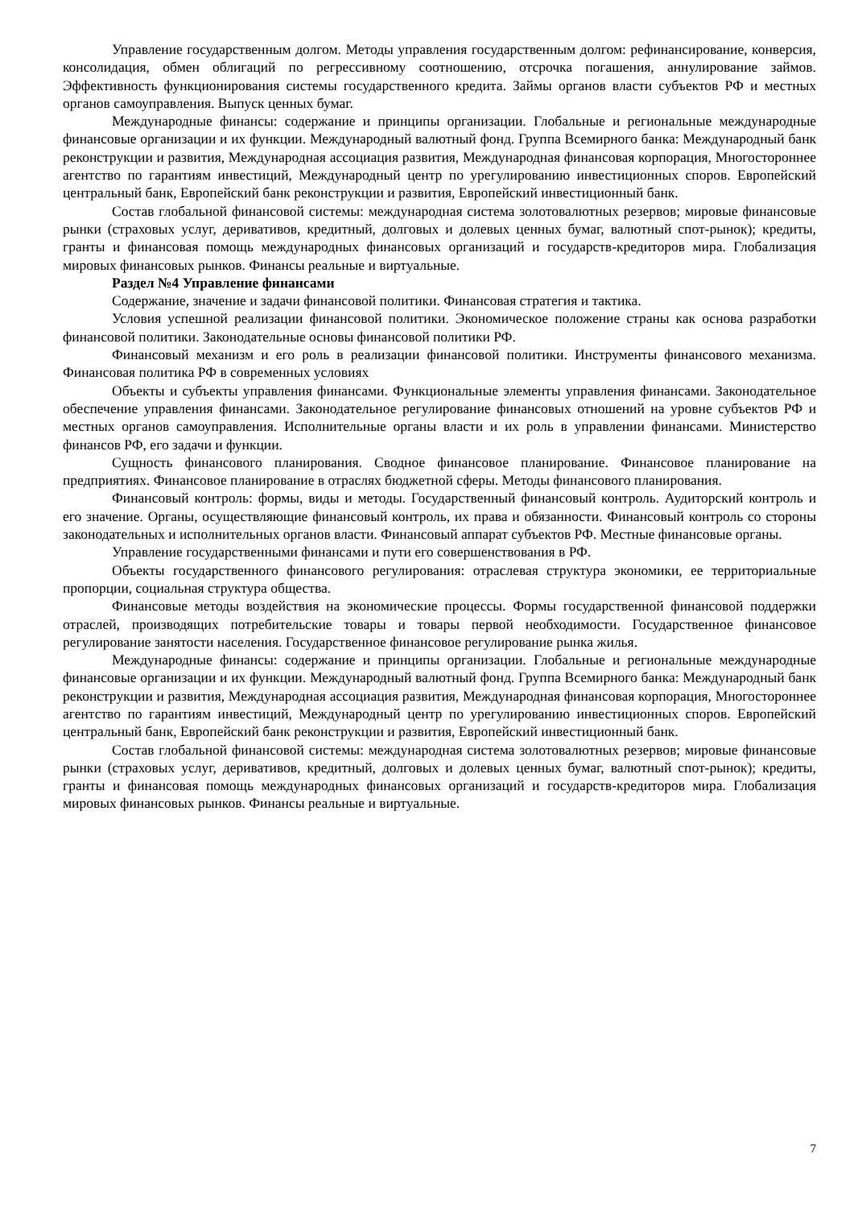Управление государственным долгом. Методы управления государственным долгом: рефинансирование, конверсия, консолидация, обмен облигаций по регрессивному соотношению, отсрочка погашения, аннулирование займов. Эффективность функционирования системы государственного кредита. Займы органов власти субъектов РФ и местных органов самоуправления. Выпуск ценных бумаг.
Международные финансы: содержание и принципы организации. Глобальные и региональные международные финансовые организации и их функции. Международный валютный фонд. Группа Всемирного банка: Международный банк реконструкции и развития, Международная ассоциация развития, Международная финансовая корпорация, Многостороннее агентство по гарантиям инвестиций, Международный центр по урегулированию инвестиционных споров. Европейский центральный банк, Европейский банк реконструкции и развития, Европейский инвестиционный банк.
Состав глобальной финансовой системы: международная система золотовалютных резервов; мировые финансовые рынки (страховых услуг, деривативов, кредитный, долговых и долевых ценных бумаг, валютный спот-рынок); кредиты, гранты и финансовая помощь международных финансовых организаций и государств-кредиторов мира. Глобализация мировых финансовых рынков. Финансы реальные и виртуальные.
Раздел №4 Управление финансами
Содержание, значение и задачи финансовой политики. Финансовая стратегия и тактика.
Условия успешной реализации финансовой политики. Экономическое положение страны как основа разработки финансовой политики. Законодательные основы финансовой политики РФ.
Финансовый механизм и его роль в реализации финансовой политики. Инструменты финансового механизма. Финансовая политика РФ в современных условиях
Объекты и субъекты управления финансами. Функциональные элементы управления финансами. Законодательное обеспечение управления финансами. Законодательное регулирование финансовых отношений на уровне субъектов РФ и местных органов самоуправления. Исполнительные органы власти и их роль в управлении финансами. Министерство финансов РФ, его задачи и функции.
Сущность финансового планирования. Сводное финансовое планирование. Финансовое планирование на предприятиях. Финансовое планирование в отраслях бюджетной сферы. Методы финансового планирования.
Финансовый контроль: формы, виды и методы. Государственный финансовый контроль. Аудиторский контроль и его значение. Органы, осуществляющие финансовый контроль, их права и обязанности. Финансовый контроль со стороны законодательных и исполнительных органов власти. Финансовый аппарат субъектов РФ. Местные финансовые органы.
Управление государственными финансами и пути его совершенствования в РФ.
Объекты государственного финансового регулирования: отраслевая структура экономики, ее территориальные пропорции, социальная структура общества.
Финансовые методы воздействия на экономические процессы. Формы государственной финансовой поддержки отраслей, производящих потребительские товары и товары первой необходимости. Государственное финансовое регулирование занятости населения. Государственное финансовое регулирование рынка жилья.
Международные финансы: содержание и принципы организации. Глобальные и региональные международные финансовые организации и их функции. Международный валютный фонд. Группа Всемирного банка: Международный банк реконструкции и развития, Международная ассоциация развития, Международная финансовая корпорация, Многостороннее агентство по гарантиям инвестиций, Международный центр по урегулированию инвестиционных споров. Европейский центральный банк, Европейский банк реконструкции и развития, Европейский инвестиционный банк.
Состав глобальной финансовой системы: международная система золотовалютных резервов; мировые финансовые рынки (страховых услуг, деривативов, кредитный, долговых и долевых ценных бумаг, валютный спот-рынок); кредиты, гранты и финансовая помощь международных финансовых организаций и государств-кредиторов мира. Глобализация мировых финансовых рынков. Финансы реальные и виртуальные.
7